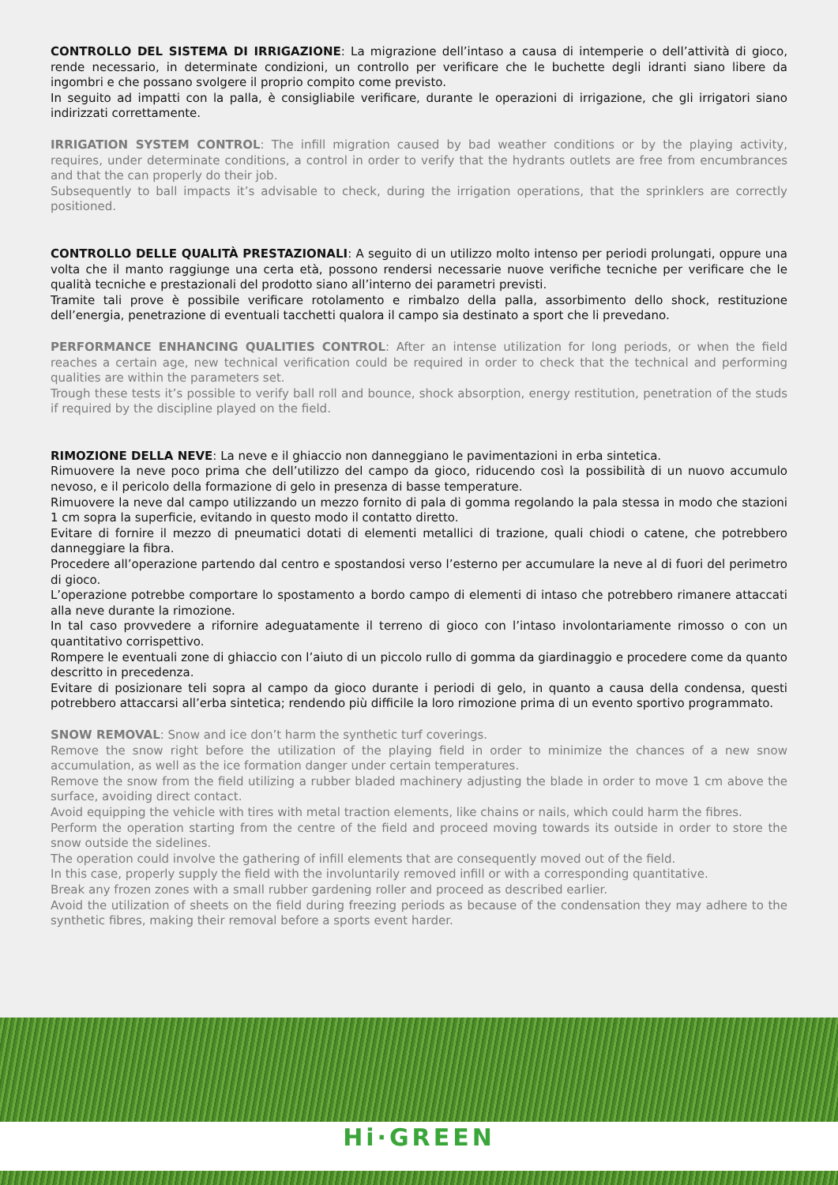CONTROLLO DEL SISTEMA DI IRRIGAZIONE: La migrazione dell’intaso a causa di intemperie o dell’attività di gioco, rende necessario, in determinate condizioni, un controllo per verificare che le buchette degli idranti siano libere da ingombri e che possano svolgere il proprio compito come previsto.
In seguito ad impatti con la palla, è consigliabile verificare, durante le operazioni di irrigazione, che gli irrigatori siano indirizzati correttamente.
IRRIGATION SYSTEM CONTROL: The infill migration caused by bad weather conditions or by the playing activity, requires, under determinate conditions, a control in order to verify that the hydrants outlets are free from encumbrances and that the can properly do their job.
Subsequently to ball impacts it’s advisable to check, during the irrigation operations, that the sprinklers are correctly positioned.
CONTROLLO DELLE QUALITÀ PRESTAZIONALI: A seguito di un utilizzo molto intenso per periodi prolungati, oppure una volta che il manto raggiunge una certa età, possono rendersi necessarie nuove verifiche tecniche per verificare che le qualità tecniche e prestazionali del prodotto siano all’interno dei parametri previsti.
Tramite tali prove è possibile verificare rotolamento e rimbalzo della palla, assorbimento dello shock, restituzione dell’energia, penetrazione di eventuali tacchetti qualora il campo sia destinato a sport che li prevedano.
PERFORMANCE ENHANCING QUALITIES CONTROL: After an intense utilization for long periods, or when the field reaches a certain age, new technical verification could be required in order to check that the technical and performing qualities are within the parameters set.
Trough these tests it’s possible to verify ball roll and bounce, shock absorption, energy restitution, penetration of the studs if required by the discipline played on the field.
RIMOZIONE DELLA NEVE: La neve e il ghiaccio non danneggiano le pavimentazioni in erba sintetica.
Rimuovere la neve poco prima che dell’utilizzo del campo da gioco, riducendo così la possibilità di un nuovo accumulo nevoso, e il pericolo della formazione di gelo in presenza di basse temperature.
Rimuovere la neve dal campo utilizzando un mezzo fornito di pala di gomma regolando la pala stessa in modo che stazioni 1 cm sopra la superficie, evitando in questo modo il contatto diretto.
Evitare di fornire il mezzo di pneumatici dotati di elementi metallici di trazione, quali chiodi o catene, che potrebbero danneggiare la fibra.
Procedere all’operazione partendo dal centro e spostandosi verso l’esterno per accumulare la neve al di fuori del perimetro di gioco.
L’operazione potrebbe comportare lo spostamento a bordo campo di elementi di intaso che potrebbero rimanere attaccati alla neve durante la rimozione.
In tal caso provvedere a rifornire adeguatamente il terreno di gioco con l’intaso involontariamente rimosso o con un quantitativo corrispettivo.
Rompere le eventuali zone di ghiaccio con l’aiuto di un piccolo rullo di gomma da giardinaggio e procedere come da quanto descritto in precedenza.
Evitare di posizionare teli sopra al campo da gioco durante i periodi di gelo, in quanto a causa della condensa, questi potrebbero attaccarsi all’erba sintetica; rendendo più difficile la loro rimozione prima di un evento sportivo programmato.
SNOW REMOVAL: Snow and ice don’t harm the synthetic turf coverings.
Remove the snow right before the utilization of the playing field in order to minimize the chances of a new snow accumulation, as well as the ice formation danger under certain temperatures.
Remove the snow from the field utilizing a rubber bladed machinery adjusting the blade in order to move 1 cm above the surface, avoiding direct contact.
Avoid equipping the vehicle with tires with metal traction elements, like chains or nails, which could harm the fibres.
Perform the operation starting from the centre of the field and proceed moving towards its outside in order to store the snow outside the sidelines.
The operation could involve the gathering of infill elements that are consequently moved out of the field.
In this case, properly supply the field with the involuntarily removed infill or with a corresponding quantitative.
Break any frozen zones with a small rubber gardening roller and proceed as described earlier.
Avoid the utilization of sheets on the field during freezing periods as because of the condensation they may adhere to the synthetic fibres, making their removal before a sports event harder.
Hi·GREEN